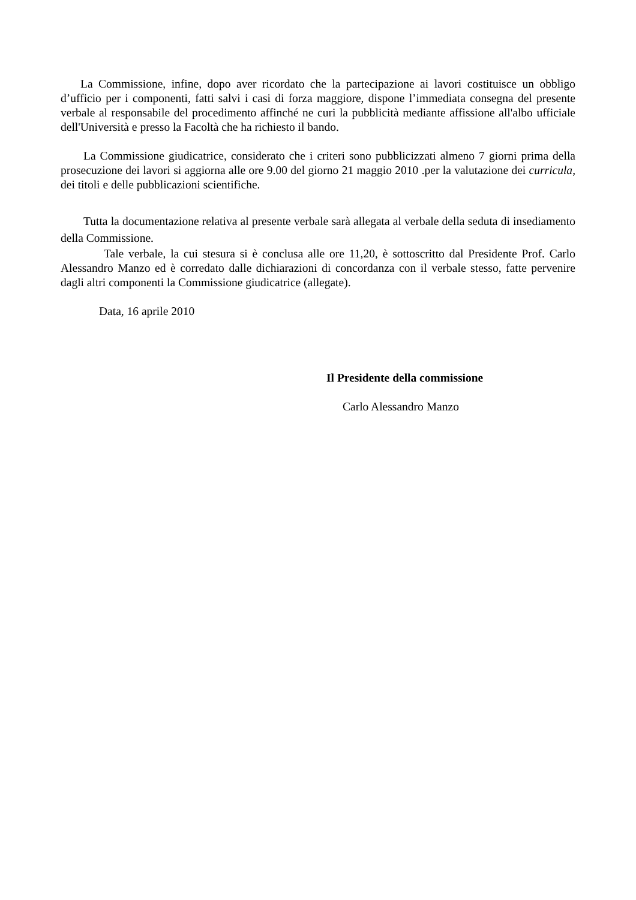La Commissione, infine, dopo aver ricordato che la partecipazione ai lavori costituisce un obbligo d’ufficio per i componenti, fatti salvi i casi di forza maggiore, dispone l’immediata consegna del presente verbale al responsabile del procedimento affinché ne curi la pubblicità mediante affissione all'albo ufficiale dell'Università e presso la Facoltà che ha richiesto il bando.
La Commissione giudicatrice, considerato che i criteri sono pubblicizzati almeno 7 giorni prima della prosecuzione dei lavori si aggiorna alle ore 9.00 del giorno 21 maggio 2010 .per la valutazione dei curricula, dei titoli e delle pubblicazioni scientifiche.
Tutta la documentazione relativa al presente verbale sarà allegata al verbale della seduta di insediamento della Commissione.
Tale verbale, la cui stesura si è conclusa alle ore 11,20, è sottoscritto dal Presidente Prof. Carlo Alessandro Manzo ed è corredato dalle dichiarazioni di concordanza con il verbale stesso, fatte pervenire dagli altri componenti la Commissione giudicatrice (allegate).
Data, 16 aprile 2010
Il Presidente della commissione
Carlo Alessandro Manzo